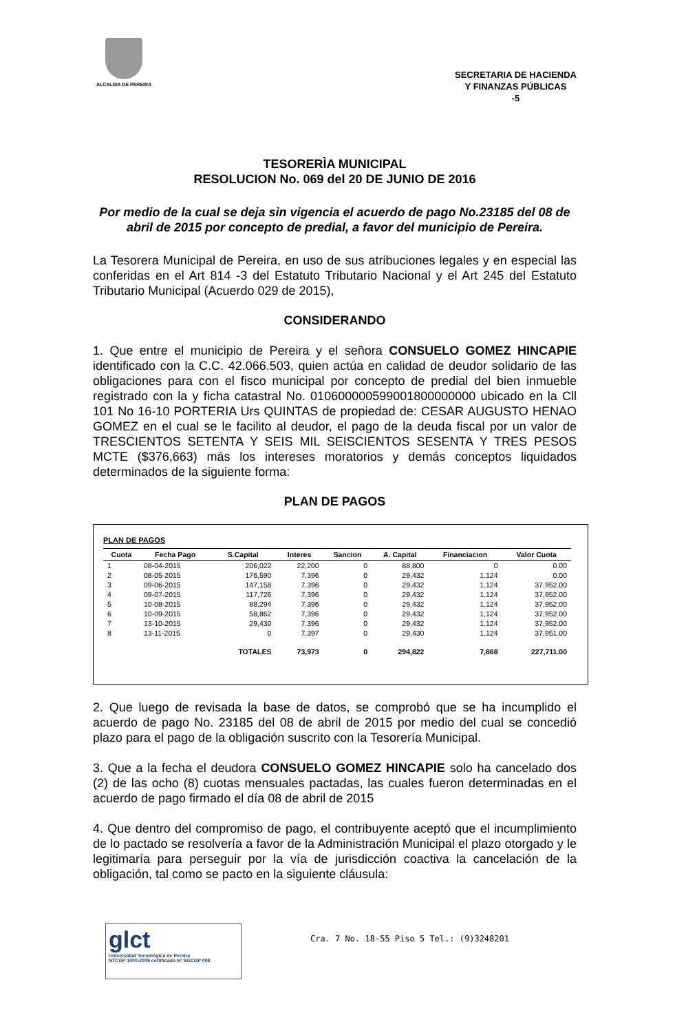ALCALDIA DE PEREIRA
SECRETARIA DE HACIENDA
Y FINANZAS PÚBLICAS
-5
TESORERÌA MUNICIPAL
RESOLUCION No. 069 del 20 DE JUNIO DE 2016
Por medio de la cual se deja sin vigencia el acuerdo de pago No.23185 del 08 de abril de 2015 por concepto de predial, a favor del municipio de Pereira.
La Tesorera Municipal de Pereira, en uso de sus atribuciones legales y en especial las conferidas en el Art 814 -3 del Estatuto Tributario Nacional y el Art 245 del Estatuto Tributario Municipal (Acuerdo 029 de 2015),
CONSIDERANDO
1. Que entre el municipio de Pereira y el señora CONSUELO GOMEZ HINCAPIE identificado con la C.C. 42.066.503, quien actúa en calidad de deudor solidario de las obligaciones para con el fisco municipal por concepto de predial del bien inmueble registrado con la y ficha catastral No. 010600000599001800000000 ubicado en la Cll 101 No 16-10 PORTERIA Urs QUINTAS de propiedad de: CESAR AUGUSTO HENAO GOMEZ en el cual se le facilito al deudor, el pago de la deuda fiscal por un valor de TRESCIENTOS SETENTA Y SEIS MIL SEISCIENTOS SESENTA Y TRES PESOS MCTE ($376,663) más los intereses moratorios y demás conceptos liquidados determinados de la siguiente forma:
PLAN DE PAGOS
PLAN DE PAGOS
| Cuota | Fecha Pago | S.Capital | Interes | Sancion | A. Capital | Financiacion | Valor Cuota |
| --- | --- | --- | --- | --- | --- | --- | --- |
| 1 | 08-04-2015 | 206,022 | 22,200 | 0 | 88,800 | 0 | 0.00 |
| 2 | 08-05-2015 | 176,590 | 7,396 | 0 | 29,432 | 1,124 | 0.00 |
| 3 | 09-06-2015 | 147,158 | 7,396 | 0 | 29,432 | 1,124 | 37,952.00 |
| 4 | 09-07-2015 | 117,726 | 7,396 | 0 | 29,432 | 1,124 | 37,952.00 |
| 5 | 10-08-2015 | 88,294 | 7,396 | 0 | 29,432 | 1,124 | 37,952.00 |
| 6 | 10-09-2015 | 58,862 | 7,396 | 0 | 29,432 | 1,124 | 37,952.00 |
| 7 | 13-10-2015 | 29,430 | 7,396 | 0 | 29,432 | 1,124 | 37,952.00 |
| 8 | 13-11-2015 | 0 | 7,397 | 0 | 29,430 | 1,124 | 37,951.00 |
| | | TOTALES | 73,973 | 0 | 294,822 | 7,868 | 227,711.00 |
2. Que luego de revisada la base de datos, se comprobó que se ha incumplido el acuerdo de pago No. 23185 del 08 de abril de 2015 por medio del cual se concedió plazo para el pago de la obligación suscrito con la Tesorería Municipal.
3. Que a la fecha el deudora CONSUELO GOMEZ HINCAPIE solo ha cancelado dos (2) de las ocho (8) cuotas mensuales pactadas, las cuales fueron determinadas en el acuerdo de pago firmado el día 08 de abril de 2015
4. Que dentro del compromiso de pago, el contribuyente aceptó que el incumplimiento de lo pactado se resolvería a favor de la Administración Municipal el plazo otorgado y le legitimaría para perseguir por la vía de jurisdicción coactiva la cancelación de la obligación, tal como se pacto en la siguiente cláusula:
glct
Universidad Tecnológica de Pereira
NTCGP 1000:2009 certificado Nº SGCGP 008
Cra. 7 No. 18-55 Piso 5 Tel.: (9)3248201